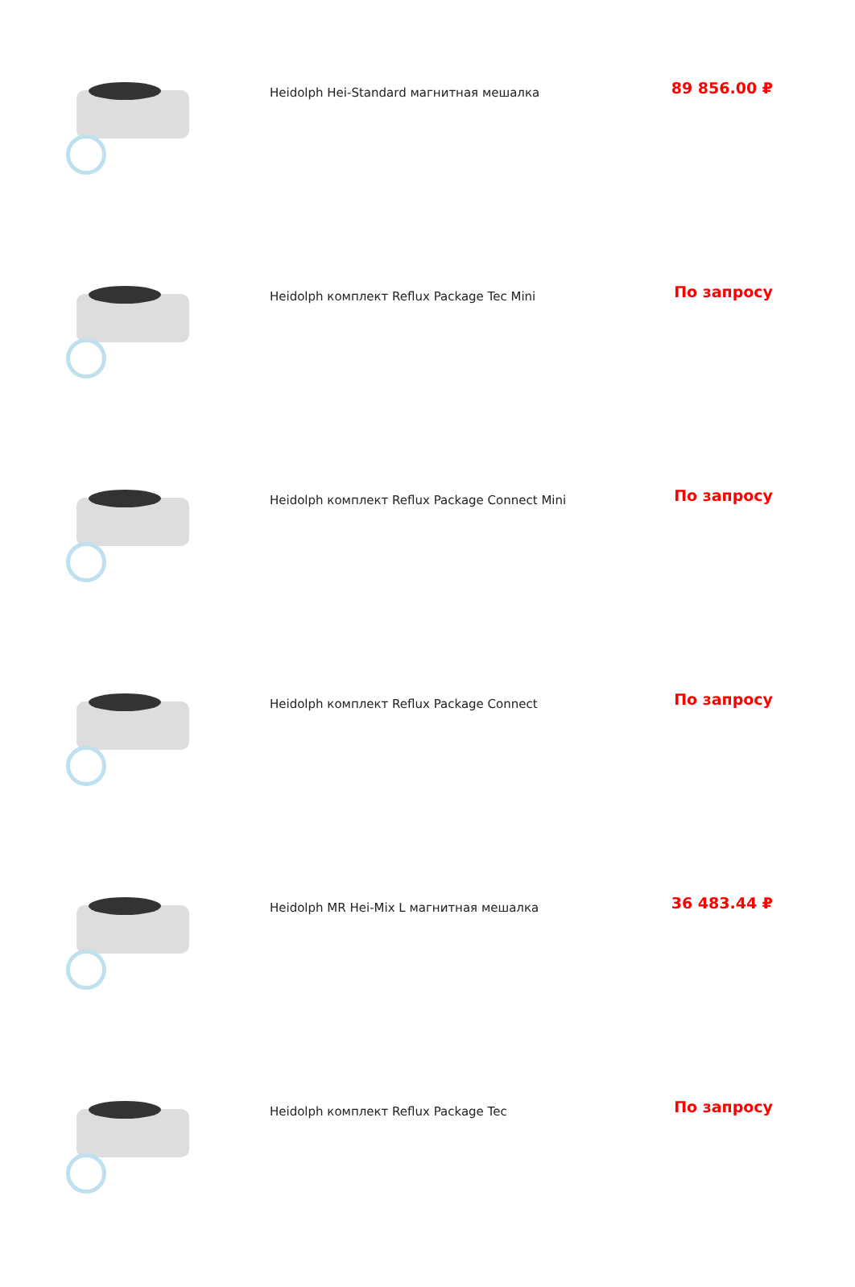| | Heidolph Hei-Standard магнитная мешалка | 89 856.00 ₽ |
| | Heidolph комплект Reflux Package Tec Mini | По запросу |
| | Heidolph комплект Reflux Package Connect Mini | По запросу |
| | Heidolph комплект Reflux Package Connect | По запросу |
| | Heidolph MR Hei-Mix L магнитная мешалка | 36 483.44 ₽ |
| | Heidolph комплект Reflux Package Tec | По запросу |